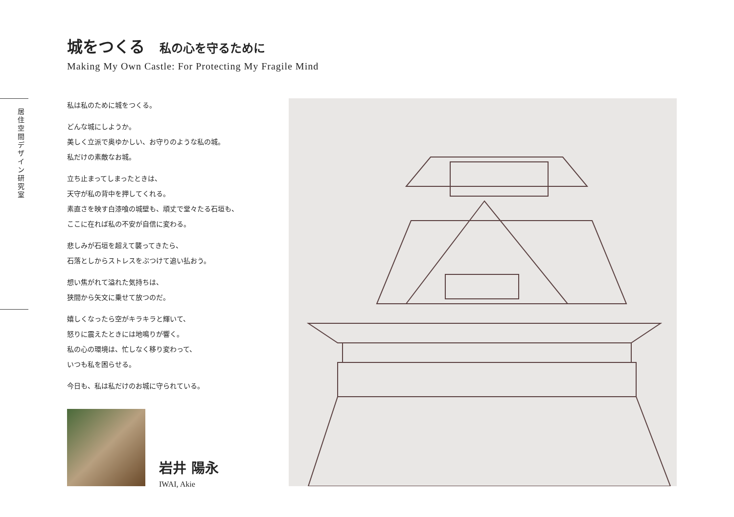城をつくる 私の心を守るために
Making My Own Castle: For Protecting My Fragile Mind
居住空間デザイン研究室
私は私のために城をつくる。
どんな城にしようか。
美しく立派で奥ゆかしい、お守りのような私の城。
私だけの素敵なお城。
立ち止まってしまったときは、
天守が私の背中を押してくれる。
素直さを映す白漆喰の城壁も、頑丈で堂々たる石垣も、
ここに在れば私の不安が自信に変わる。
悲しみが石垣を超えて襲ってきたら、
石落としからストレスをぶつけて追い払おう。
想い焦がれて溢れた気持ちは、
狭間から矢文に乗せて放つのだ。
嬉しくなったら空がキラキラと輝いて、
怒りに震えたときには地鳴りが響く。
私の心の環境は、忙しなく移り変わって、
いつも私を困らせる。
今日も、私は私だけのお城に守られている。
岩井 陽永
IWAI, Akie